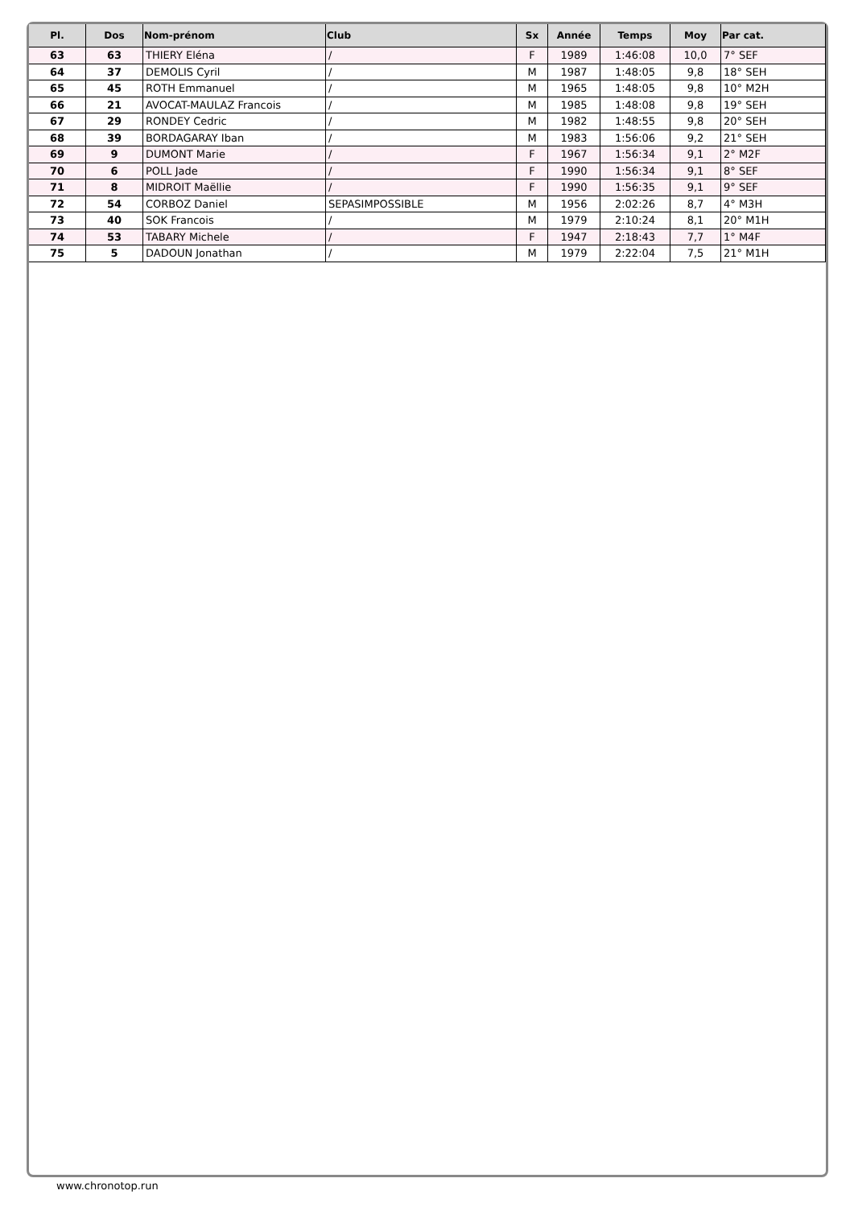| Pl. | Dos | Nom-prénom | Club | Sx | Année | Temps | Moy | Par cat. |
| --- | --- | --- | --- | --- | --- | --- | --- | --- |
| 63 | 63 | THIERY Eléna | / | F | 1989 | 1:46:08 | 10,0 | 7° SEF |
| 64 | 37 | DEMOLIS Cyril | / | M | 1987 | 1:48:05 | 9,8 | 18° SEH |
| 65 | 45 | ROTH Emmanuel | / | M | 1965 | 1:48:05 | 9,8 | 10° M2H |
| 66 | 21 | AVOCAT-MAULAZ Francois | / | M | 1985 | 1:48:08 | 9,8 | 19° SEH |
| 67 | 29 | RONDEY Cedric | / | M | 1982 | 1:48:55 | 9,8 | 20° SEH |
| 68 | 39 | BORDAGARAY Iban | / | M | 1983 | 1:56:06 | 9,2 | 21° SEH |
| 69 | 9 | DUMONT Marie | / | F | 1967 | 1:56:34 | 9,1 | 2° M2F |
| 70 | 6 | POLL Jade | / | F | 1990 | 1:56:34 | 9,1 | 8° SEF |
| 71 | 8 | MIDROIT Maëllie | / | F | 1990 | 1:56:35 | 9,1 | 9° SEF |
| 72 | 54 | CORBOZ Daniel | SEPASIMPOSSIBLE | M | 1956 | 2:02:26 | 8,7 | 4° M3H |
| 73 | 40 | SOK Francois | / | M | 1979 | 2:10:24 | 8,1 | 20° M1H |
| 74 | 53 | TABARY Michele | / | F | 1947 | 2:18:43 | 7,7 | 1° M4F |
| 75 | 5 | DADOUN Jonathan | / | M | 1979 | 2:22:04 | 7,5 | 21° M1H |
www.chronotop.run